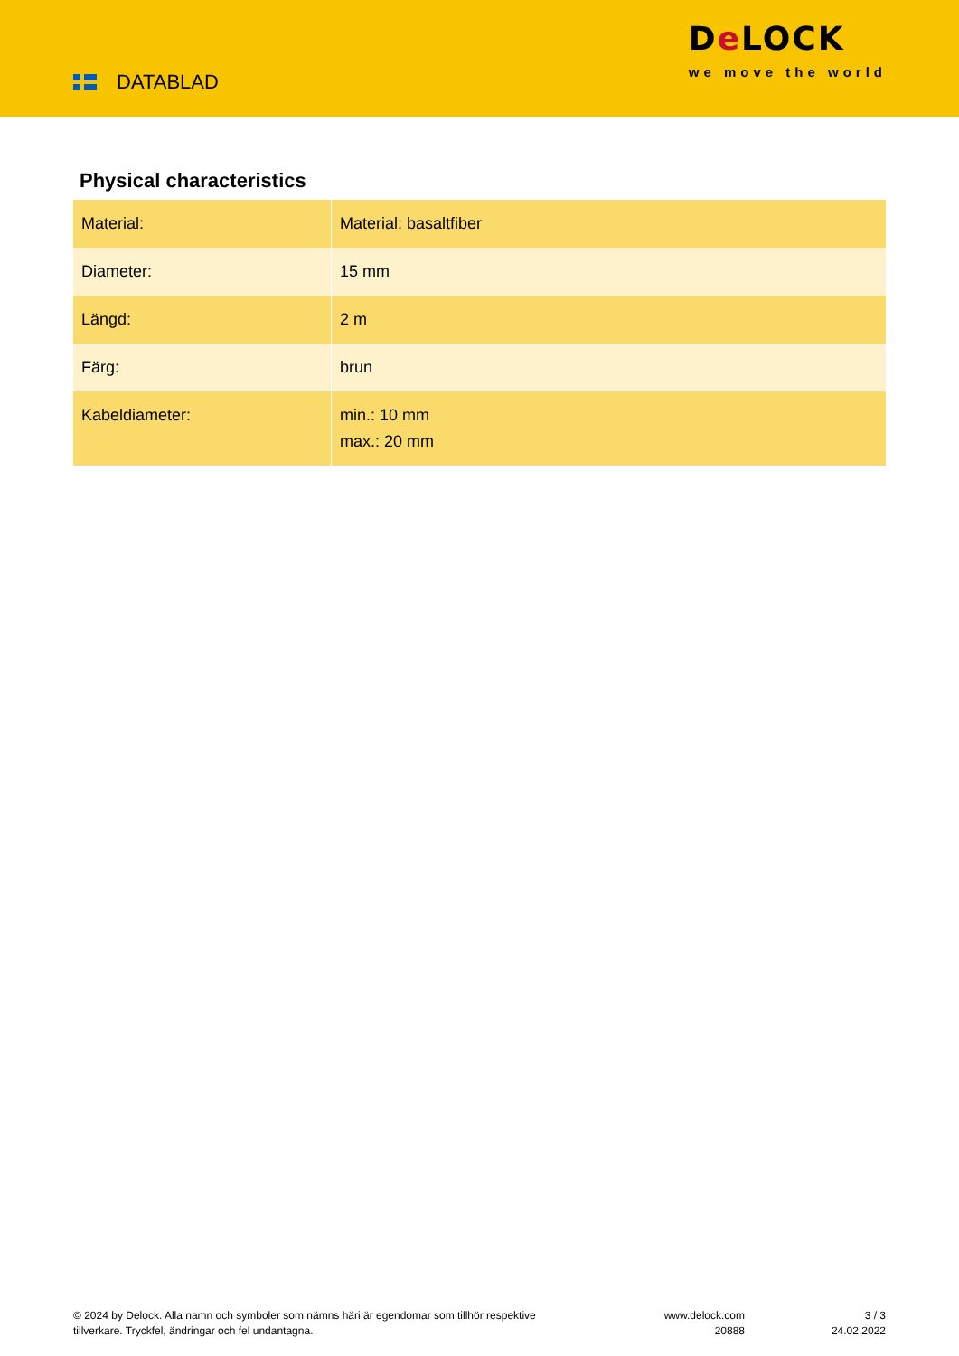DATABLAD
De LOCK
we move the world
Physical characteristics
| Material: | Material: basaltfiber |
| Diameter: | 15 mm |
| Längd: | 2 m |
| Färg: | brun |
| Kabeldiameter: | min.: 10 mm max.: 20 mm |
© 2024 by Delock. Alla namn och symboler som nämns häri är egendomar som tillhör respektive tillverkare. Tryckfel, ändringar och fel undantagna.
www.delock.com
20888
3 / 3
24.02.2022